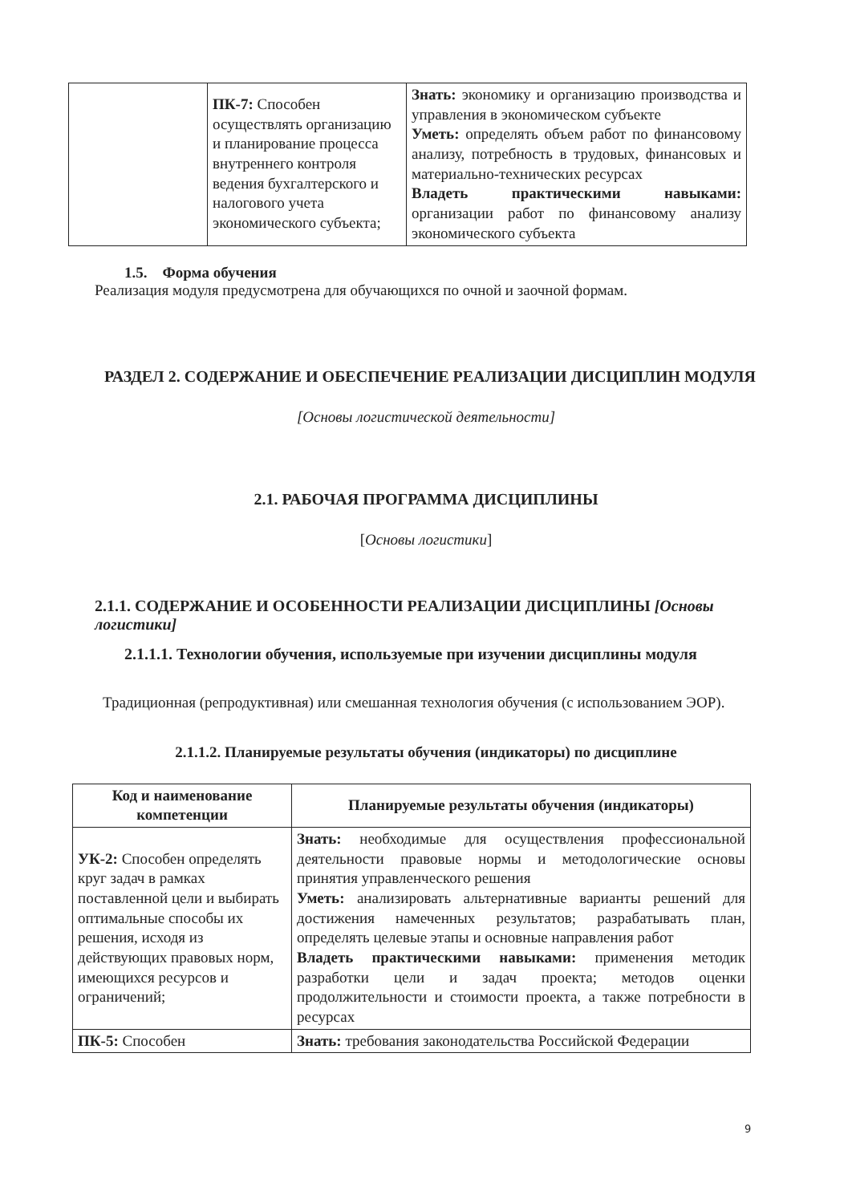| | ПК-7: Способен осуществлять организацию и планирование процесса внутреннего контроля ведения бухгалтерского и налогового учета экономического субъекта; | Знать: экономику и организацию производства и управления в экономическом субъекте Уметь: определять объем работ по финансовому анализу, потребность в трудовых, финансовых и материально-технических ресурсах Владеть практическими навыками: организации работ по финансовому анализу экономического субъекта |
1.5. Форма обучения
Реализация модуля предусмотрена для обучающихся по очной и заочной формам.
РАЗДЕЛ 2. СОДЕРЖАНИЕ И ОБЕСПЕЧЕНИЕ РЕАЛИЗАЦИИ ДИСЦИПЛИН МОДУЛЯ
[Основы логистической деятельности]
2.1. РАБОЧАЯ ПРОГРАММА ДИСЦИПЛИНЫ
[Основы логистики]
2.1.1. СОДЕРЖАНИЕ И ОСОБЕННОСТИ РЕАЛИЗАЦИИ ДИСЦИПЛИНЫ [Основы логистики]
2.1.1.1. Технологии обучения, используемые при изучении дисциплины модуля
Традиционная (репродуктивная) или смешанная технология обучения (с использованием ЭОР).
2.1.1.2. Планируемые результаты обучения (индикаторы) по дисциплине
| Код и наименование компетенции | Планируемые результаты обучения (индикаторы) |
| --- | --- |
| УК-2: Способен определять круг задач в рамках поставленной цели и выбирать оптимальные способы их решения, исходя из действующих правовых норм, имеющихся ресурсов и ограничений; | Знать: необходимые для осуществления профессиональной деятельности правовые нормы и методологические основы принятия управленческого решения Уметь: анализировать альтернативные варианты решений для достижения намеченных результатов; разрабатывать план, определять целевые этапы и основные направления работ Владеть практическими навыками: применения методик разработки цели и задач проекта; методов оценки продолжительности и стоимости проекта, а также потребности в ресурсах |
| ПК-5: Способен | Знать: требования законодательства Российской Федерации |
9